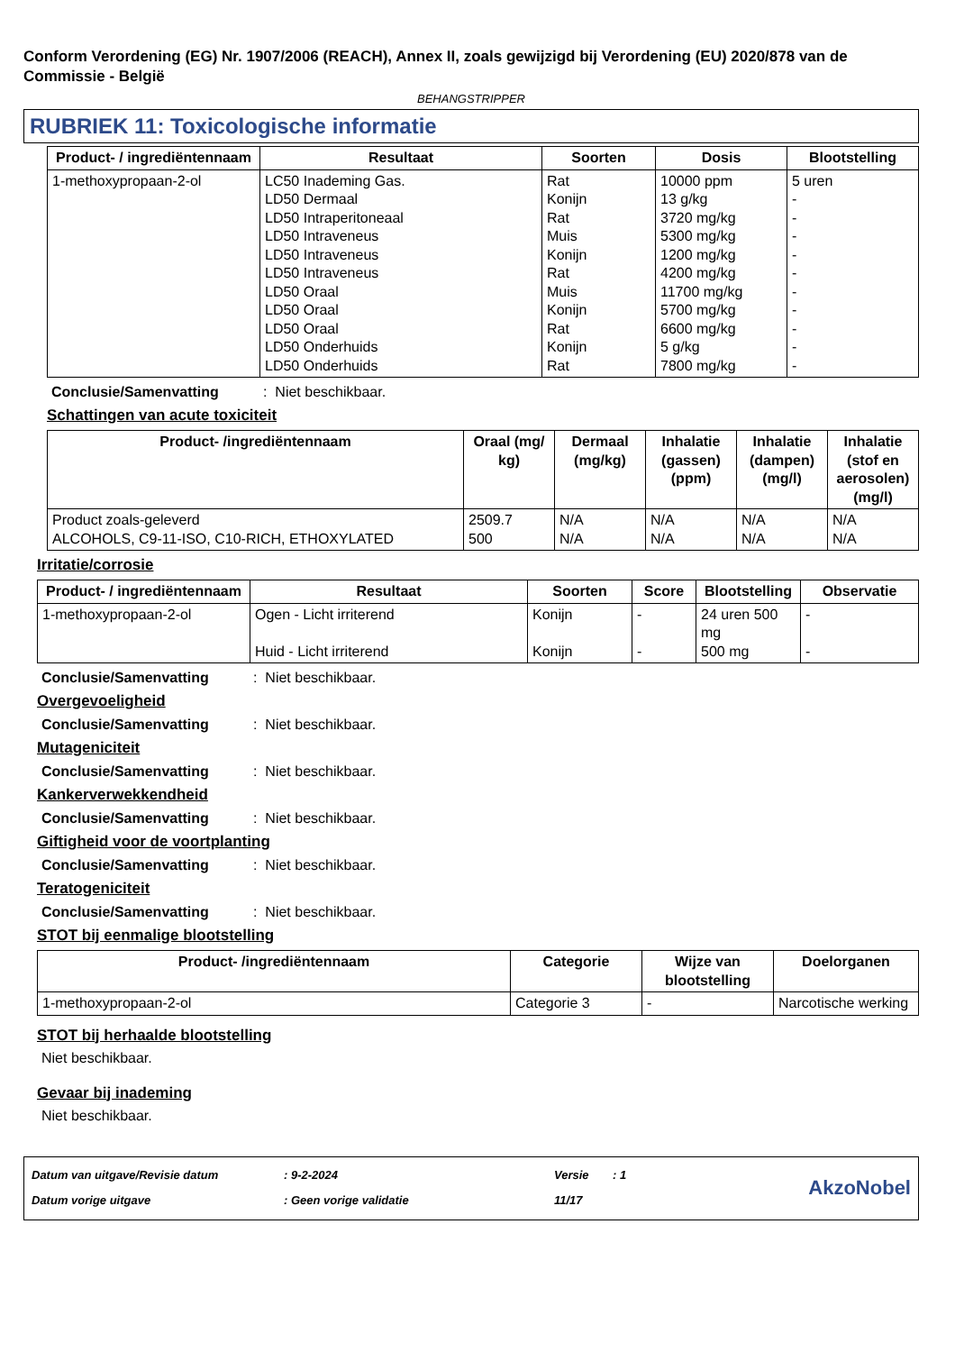Conform Verordening (EG) Nr. 1907/2006 (REACH), Annex II, zoals gewijzigd bij Verordening (EU) 2020/878 van de Commissie - België
BEHANGSTRIPPER
RUBRIEK 11: Toxicologische informatie
| Product- / ingrediëntennaam | Resultaat | Soorten | Dosis | Blootstelling |
| --- | --- | --- | --- | --- |
| 1-methoxypropaan-2-ol | LC50 Inademing Gas. LD50 Dermaal LD50 Intraperitoneaal LD50 Intraveneus LD50 Intraveneus LD50 Intraveneus LD50 Oraal LD50 Oraal LD50 Oraal LD50 Onderhuids LD50 Onderhuids | Rat Konijn Rat Muis Konijn Rat Muis Konijn Rat Konijn Rat | 10000 ppm 13 g/kg 3720 mg/kg 5300 mg/kg 1200 mg/kg 4200 mg/kg 11700 mg/kg 5700 mg/kg 6600 mg/kg 5 g/kg 7800 mg/kg | 5 uren - - - - - - - - - - |
Conclusie/Samenvatting: Niet beschikbaar.
Schattingen van acute toxiciteit
| Product- /ingrediëntennaam | Oraal (mg/ kg) | Dermaal (mg/kg) | Inhalatie (gassen) (ppm) | Inhalatie (dampen) (mg/l) | Inhalatie (stof en aerosolen) (mg/l) |
| --- | --- | --- | --- | --- | --- |
| Product zoals-geleverd ALCOHOLS, C9-11-ISO, C10-RICH, ETHOXYLATED | 2509.7 500 | N/A N/A | N/A N/A | N/A N/A | N/A N/A |
Irritatie/corrosie
| Product- / ingrediëntennaam | Resultaat | Soorten | Score | Blootstelling | Observatie |
| --- | --- | --- | --- | --- | --- |
| 1-methoxypropaan-2-ol | Ogen - Licht irriterend Huid - Licht irriterend | Konijn Konijn | - - | 24 uren 500 mg 500 mg | - - |
Conclusie/Samenvatting: Niet beschikbaar.
Overgevoeligheid
Conclusie/Samenvatting: Niet beschikbaar.
Mutageniciteit
Conclusie/Samenvatting: Niet beschikbaar.
Kankerverwekkendheid
Conclusie/Samenvatting: Niet beschikbaar.
Giftigheid voor de voortplanting
Conclusie/Samenvatting: Niet beschikbaar.
Teratogeniciteit
Conclusie/Samenvatting: Niet beschikbaar.
STOT bij eenmalige blootstelling
| Product- /ingrediëntennaam | Categorie | Wijze van blootstelling | Doelorganen |
| --- | --- | --- | --- |
| 1-methoxypropaan-2-ol | Categorie 3 | - | Narcotische werking |
STOT bij herhaalde blootstelling
Niet beschikbaar.
Gevaar bij inademing
Niet beschikbaar.
| Datum van uitgave/Revisie datum | : 9-2-2024 | Versie | : 1 | AkzoNobel |
| Datum vorige uitgave | : Geen vorige validatie | 11/17 | | |